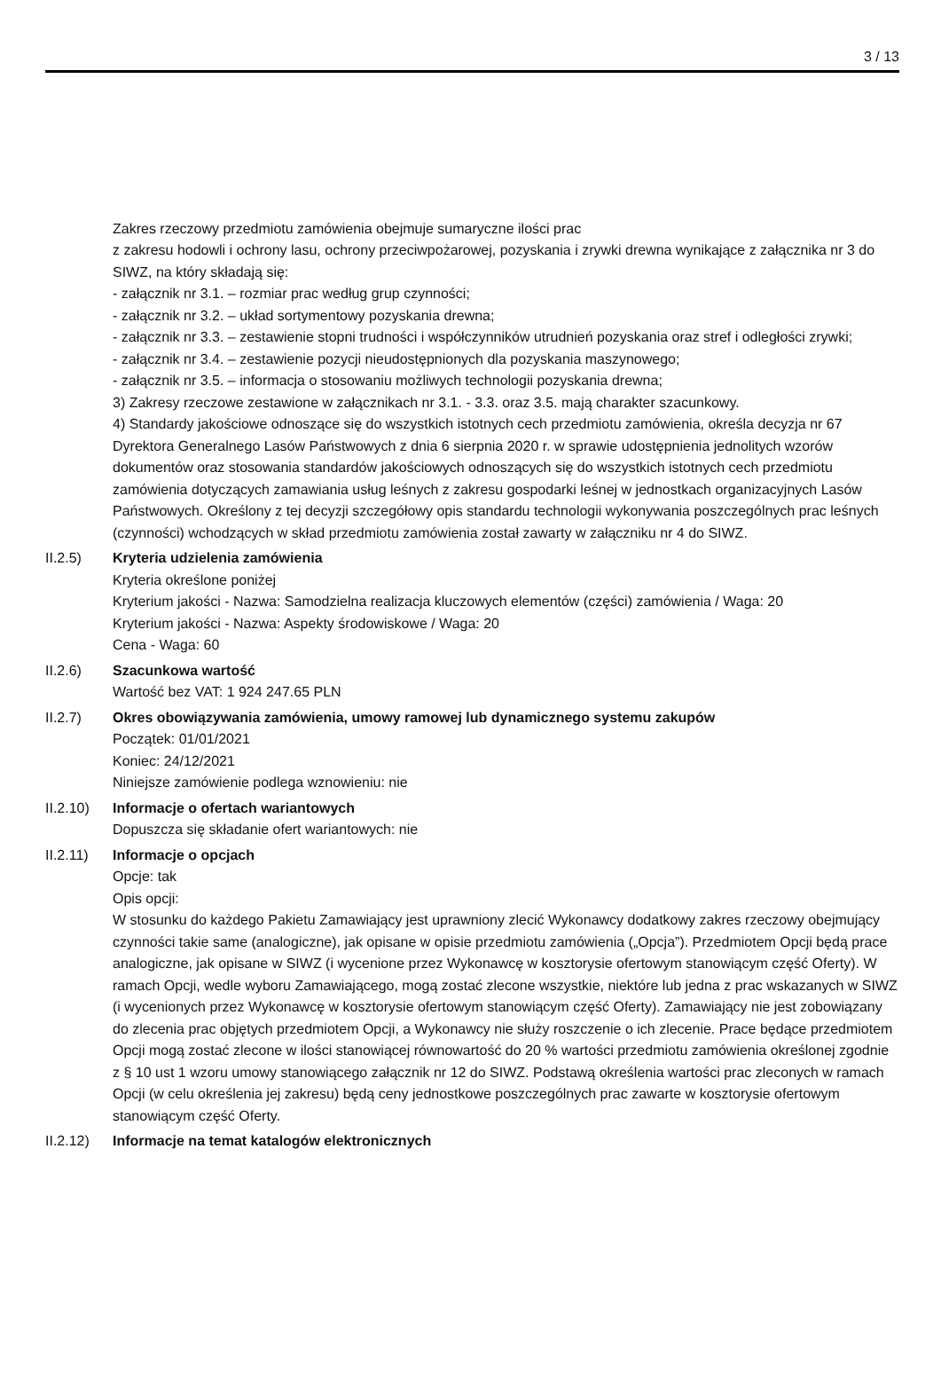3 / 13
Zakres rzeczowy przedmiotu zamówienia obejmuje sumaryczne ilości prac
z zakresu hodowli i ochrony lasu, ochrony przeciwpożarowej, pozyskania i zrywki drewna wynikające z załącznika nr 3 do SIWZ, na który składają się:
- załącznik nr 3.1. – rozmiar prac według grup czynności;
- załącznik nr 3.2. – układ sortymentowy pozyskania drewna;
- załącznik nr 3.3. – zestawienie stopni trudności i współczynników utrudnień pozyskania oraz stref i odległości zrywki;
- załącznik nr 3.4. – zestawienie pozycji nieudostępnionych dla pozyskania maszynowego;
- załącznik nr 3.5. – informacja o stosowaniu możliwych technologii pozyskania drewna;
3) Zakresy rzeczowe zestawione w załącznikach nr 3.1. - 3.3. oraz 3.5. mają charakter szacunkowy.
4) Standardy jakościowe odnoszące się do wszystkich istotnych cech przedmiotu zamówienia, określa decyzja nr 67 Dyrektora Generalnego Lasów Państwowych z dnia 6 sierpnia 2020 r. w sprawie udostępnienia jednolitych wzorów dokumentów oraz stosowania standardów jakościowych odnoszących się do wszystkich istotnych cech przedmiotu zamówienia dotyczących zamawiania usług leśnych z zakresu gospodarki leśnej w jednostkach organizacyjnych Lasów Państwowych. Określony z tej decyzji szczegółowy opis standardu technologii wykonywania poszczególnych prac leśnych (czynności) wchodzących w skład przedmiotu zamówienia został zawarty w załączniku nr 4 do SIWZ.
II.2.5) Kryteria udzielenia zamówienia
Kryteria określone poniżej
Kryterium jakości - Nazwa: Samodzielna realizacja kluczowych elementów (części) zamówienia / Waga: 20
Kryterium jakości - Nazwa: Aspekty środowiskowe / Waga: 20
Cena - Waga: 60
II.2.6) Szacunkowa wartość
Wartość bez VAT: 1 924 247.65 PLN
II.2.7) Okres obowiązywania zamówienia, umowy ramowej lub dynamicznego systemu zakupów
Początek: 01/01/2021
Koniec: 24/12/2021
Niniejsze zamówienie podlega wznowieniu: nie
II.2.10)
Informacje o ofertach wariantowych
Dopuszcza się składanie ofert wariantowych: nie
II.2.11)
Informacje o opcjach
Opcje: tak
Opis opcji:
W stosunku do każdego Pakietu Zamawiający jest uprawniony zlecić Wykonawcy dodatkowy zakres rzeczowy obejmujący czynności takie same (analogiczne), jak opisane w opisie przedmiotu zamówienia („Opcja”). Przedmiotem Opcji będą prace analogiczne, jak opisane w SIWZ (i wycenione przez Wykonawcę w kosztorysie ofertowym stanowiącym część Oferty). W ramach Opcji, wedle wyboru Zamawiającego, mogą zostać zlecone wszystkie, niektóre lub jedna z prac wskazanych w SIWZ (i wycenionych przez Wykonawcę w kosztorysie ofertowym stanowiącym część Oferty). Zamawiający nie jest zobowiązany do zlecenia prac objętych przedmiotem Opcji, a Wykonawcy nie służy roszczenie o ich zlecenie. Prace będące przedmiotem Opcji mogą zostać zlecone w ilości stanowiącej równowartość do 20 % wartości przedmiotu zamówienia określonej zgodnie z § 10 ust 1 wzoru umowy stanowiącego załącznik nr 12 do SIWZ. Podstawą określenia wartości prac zleconych w ramach Opcji (w celu określenia jej zakresu) będą ceny jednostkowe poszczególnych prac zawarte w kosztorysie ofertowym stanowiącym część Oferty.
II.2.12)
Informacje na temat katalogów elektronicznych